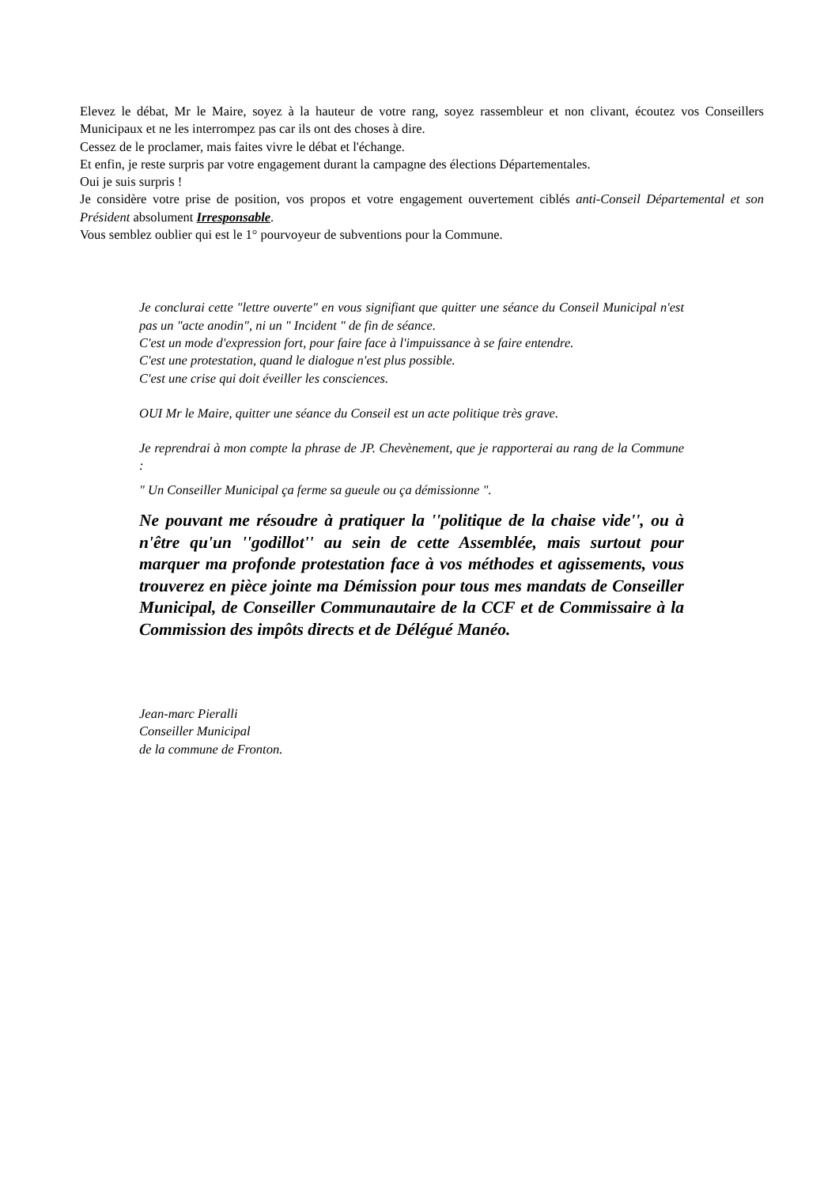Elevez le débat, Mr le Maire, soyez à la hauteur de votre rang, soyez rassembleur et non clivant, écoutez vos Conseillers Municipaux et ne les interrompez pas car ils ont des choses à dire.
Cessez de le proclamer, mais faites vivre le débat et l'échange.
Et enfin, je reste surpris par votre engagement durant la campagne des élections Départementales.
Oui je suis surpris !
Je considère votre prise de position, vos propos et votre engagement ouvertement ciblés anti-Conseil Départemental et son Président absolument Irresponsable.
Vous semblez oublier qui est le 1° pourvoyeur de subventions pour la Commune.
Je conclurai cette "lettre ouverte" en vous signifiant que quitter une séance du Conseil Municipal n'est pas un "acte anodin", ni un " Incident " de fin de séance.
C'est un mode d'expression fort, pour faire face à l'impuissance à se faire entendre.
C'est une protestation, quand le dialogue n'est plus possible.
C'est une crise qui doit éveiller les consciences.
OUI Mr le Maire, quitter une séance du Conseil est un acte politique très grave.
Je reprendrai à mon compte la phrase de JP. Chevènement, que je rapporterai au rang de la Commune :
" Un Conseiller Municipal ça ferme sa gueule ou ça démissionne ".
Ne pouvant me résoudre à pratiquer la ''politique de la chaise vide'', ou à n'être qu'un ''godillot'' au sein de cette Assemblée, mais surtout pour marquer ma profonde protestation face à vos méthodes et agissements, vous trouverez en pièce jointe ma Démission pour tous mes mandats de Conseiller Municipal, de Conseiller Communautaire de la CCF et de Commissaire à la Commission des impôts directs et de Délégué Manéo.
Jean-marc Pieralli
Conseiller Municipal
de la commune de Fronton.